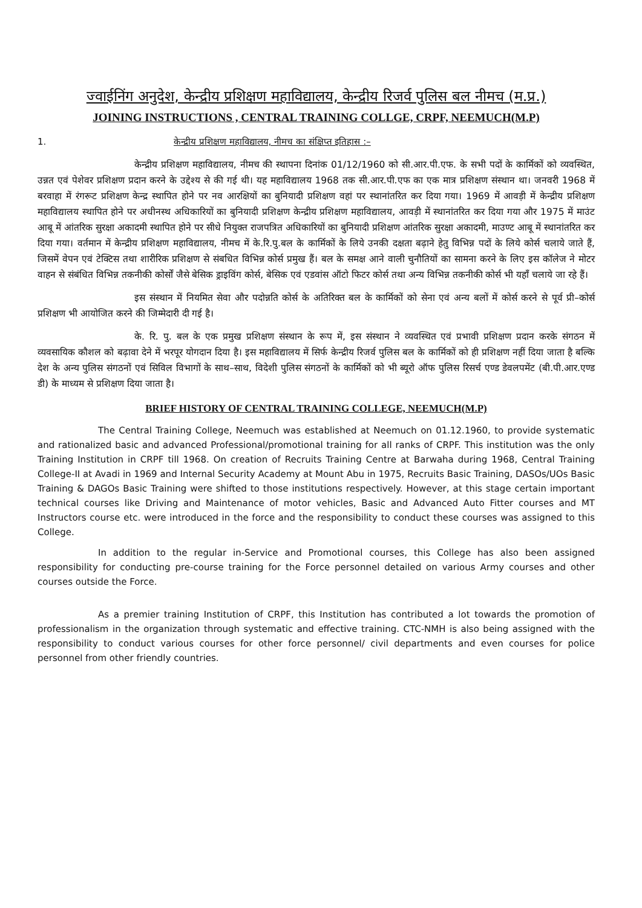ज्वाईनिंग अनुदेश, केन्द्रीय प्रशिक्षण महाविद्यालय, केन्द्रीय रिजर्व पुलिस बल नीमच (म.प्र.)
JOINING INSTRUCTIONS , CENTRAL TRAINING COLLGE, CRPF, NEEMUCH(M.P)
1. केन्द्रीय प्रशिक्षण महाविद्यालय, नीमच का संक्षिप्त इतिहास :–
केन्द्रीय प्रशिक्षण महाविद्यालय, नीमच की स्थापना दिनांक 01/12/1960 को सी.आर.पी.एफ. के सभी पदों के कार्मिकों को व्यवस्थित, उन्नत एवं पेशेवर प्रशिक्षण प्रदान करने के उद्देश्य से की गई थी। यह महाविद्यालय 1968 तक सी.आर.पी.एफ का एक मात्र प्रशिक्षण संस्थान था। जनवरी 1968 में बरवाहा में रंगरूट प्रशिक्षण केन्द्र स्थापित होने पर नव आरक्षियों का बुनियादी प्रशिक्षण वहां पर स्थानांतरित कर दिया गया। 1969 में आवड़ी में केन्द्रीय प्रशिक्षण महाविद्यालय स्थापित होने पर अधीनस्थ अधिकारियों का बुनियादी प्रशिक्षण केन्द्रीय प्रशिक्षण महाविद्यालय, आवड़ी में स्थानांतरित कर दिया गया और 1975 में माउंट आबू में आंतरिक सुरक्षा अकादमी स्थापित होने पर सीधे नियुक्त राजपत्रित अधिकारियों का बुनियादी प्रशिक्षण आंतरिक सुरक्षा अकादमी, माउण्ट आबू में स्थानांतरित कर दिया गया। वर्तमान में केन्द्रीय प्रशिक्षण महाविद्यालय, नीमच में के.रि.पु.बल के कार्मिकों के लिये उनकी दक्षता बढ़ाने हेतु विभिन्न पदों के लिये कोर्स चलाये जाते हैं, जिसमें वेपन एवं टेक्टिस तथा शारीरिक प्रशिक्षण से संबधित विभिन्न कोर्स प्रमुख हैं। बल के समक्ष आने वाली चुनौतियों का सामना करने के लिए इस कॉलेज ने मोटर वाहन से संबंधित विभिन्न तकनीकी कोर्सों जैसे बेसिक ड्राइविंग कोर्स, बेसिक एवं एडवांस ऑटो फिटर कोर्स तथा अन्य विभिन्न तकनीकी कोर्स भी यहॉं चलाये जा रहे हैं।
इस संस्थान में नियमित सेवा और पदोन्नति कोर्स के अतिरिक्त बल के कार्मिकों को सेना एवं अन्य बलों में कोर्स करने से पूर्व प्री–कोर्स प्रशिक्षण भी आयोजित करने की जिम्मेदारी दी गई है।
के. रि. पु. बल के एक प्रमुख प्रशिक्षण संस्थान के रूप में, इस संस्थान ने व्यवस्थित एवं प्रभावी प्रशिक्षण प्रदान करके संगठन में व्यवसायिक कौशल को बढ़ावा देने में भरपूर योगदान दिया है। इस महाविद्यालय में सिर्फ केन्द्रीय रिजर्व पुलिस बल के कार्मिकों को ही प्रशिक्षण नहीं दिया जाता है बल्कि देश के अन्य पुलिस संगठनों एवं सिविल विभागों के साथ–साथ, विदेशी पुलिस संगठनों के कार्मिकों को भी ब्यूरो ऑफ पुलिस रिसर्च एण्ड डेवलपमेंट (बी.पी.आर.एण्ड डी) के माध्यम से प्रशिक्षण दिया जाता है।
BRIEF HISTORY OF CENTRAL TRAINING COLLEGE, NEEMUCH(M.P)
The Central Training College, Neemuch was established at Neemuch on 01.12.1960, to provide systematic and rationalized basic and advanced Professional/promotional training for all ranks of CRPF. This institution was the only Training Institution in CRPF till 1968. On creation of Recruits Training Centre at Barwaha during 1968, Central Training College-II at Avadi in 1969 and Internal Security Academy at Mount Abu in 1975, Recruits Basic Training, DASOs/UOs Basic Training & DAGOs Basic Training were shifted to those institutions respectively. However, at this stage certain important technical courses like Driving and Maintenance of motor vehicles, Basic and Advanced Auto Fitter courses and MT Instructors course etc. were introduced in the force and the responsibility to conduct these courses was assigned to this College.
In addition to the regular in-Service and Promotional courses, this College has also been assigned responsibility for conducting pre-course training for the Force personnel detailed on various Army courses and other courses outside the Force.
As a premier training Institution of CRPF, this Institution has contributed a lot towards the promotion of professionalism in the organization through systematic and effective training. CTC-NMH is also being assigned with the responsibility to conduct various courses for other force personnel/ civil departments and even courses for police personnel from other friendly countries.